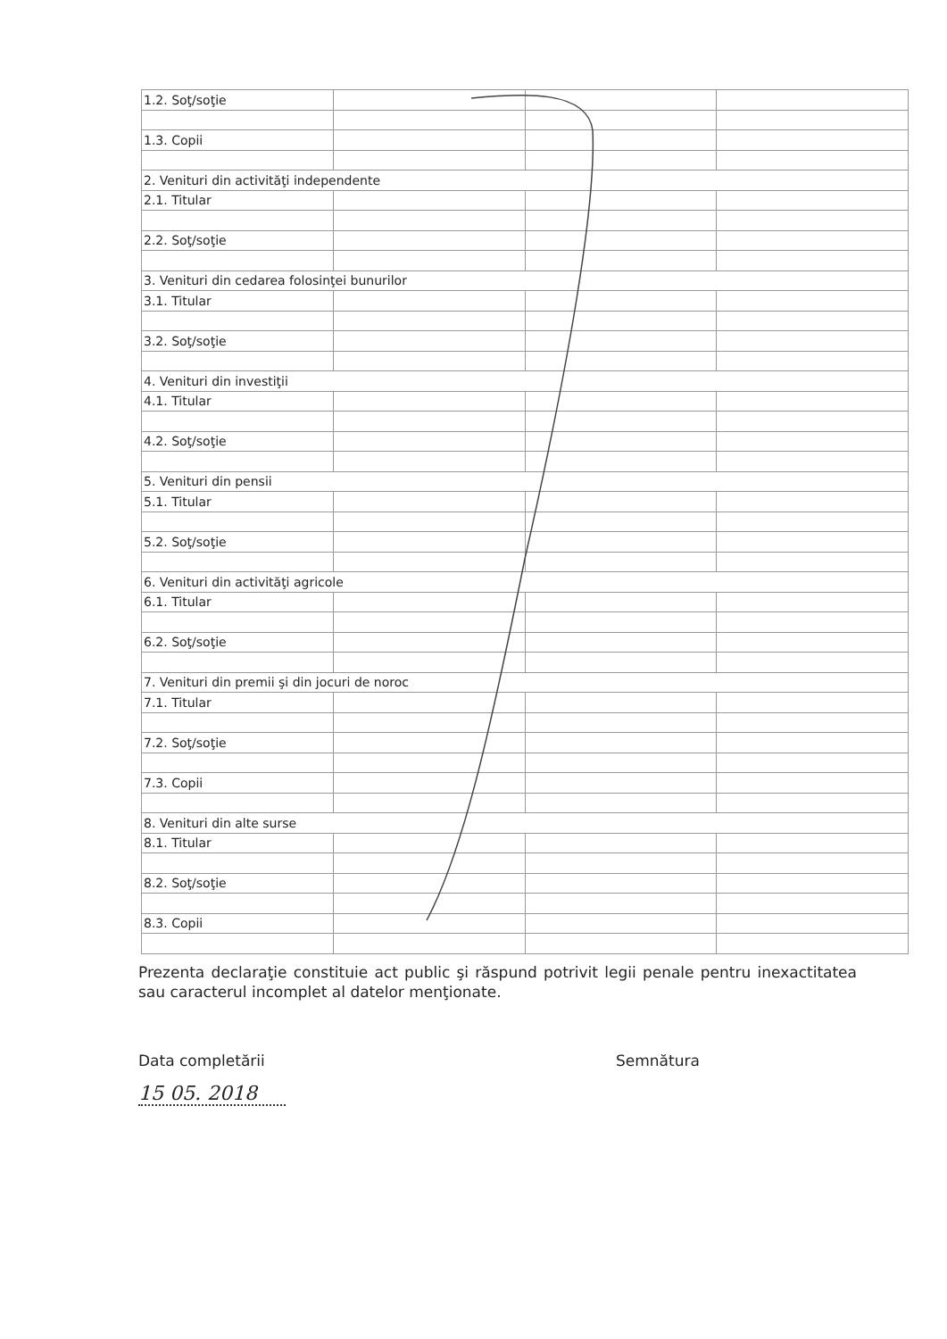| 1.2. Soţ/soţie | | | |
| 1.3. Copii | | | |
| 2. Venituri din activităţi independente | | | |
| 2.1. Titular | | | |
| 2.2. Soţ/soţie | | | |
| 3. Venituri din cedarea folosinţei bunurilor | | | |
| 3.1. Titular | | | |
| 3.2. Soţ/soţie | | | |
| 4. Venituri din investiţii | | | |
| 4.1. Titular | | | |
| 4.2. Soţ/soţie | | | |
| 5. Venituri din pensii | | | |
| 5.1. Titular | | | |
| 5.2. Soţ/soţie | | | |
| 6. Venituri din activităţi agricole | | | |
| 6.1. Titular | | | |
| 6.2. Soţ/soţie | | | |
| 7. Venituri din premii şi din jocuri de noroc | | | |
| 7.1. Titular | | | |
| 7.2. Soţ/soţie | | | |
| 7.3. Copii | | | |
| 8. Venituri din alte surse | | | |
| 8.1. Titular | | | |
| 8.2. Soţ/soţie | | | |
| 8.3. Copii | | | |
Prezenta declaraţie constituie act public şi răspund potrivit legii penale pentru inexactitatea sau caracterul incomplet al datelor menţionate.
Data completării Semnătura
15 05. 2018